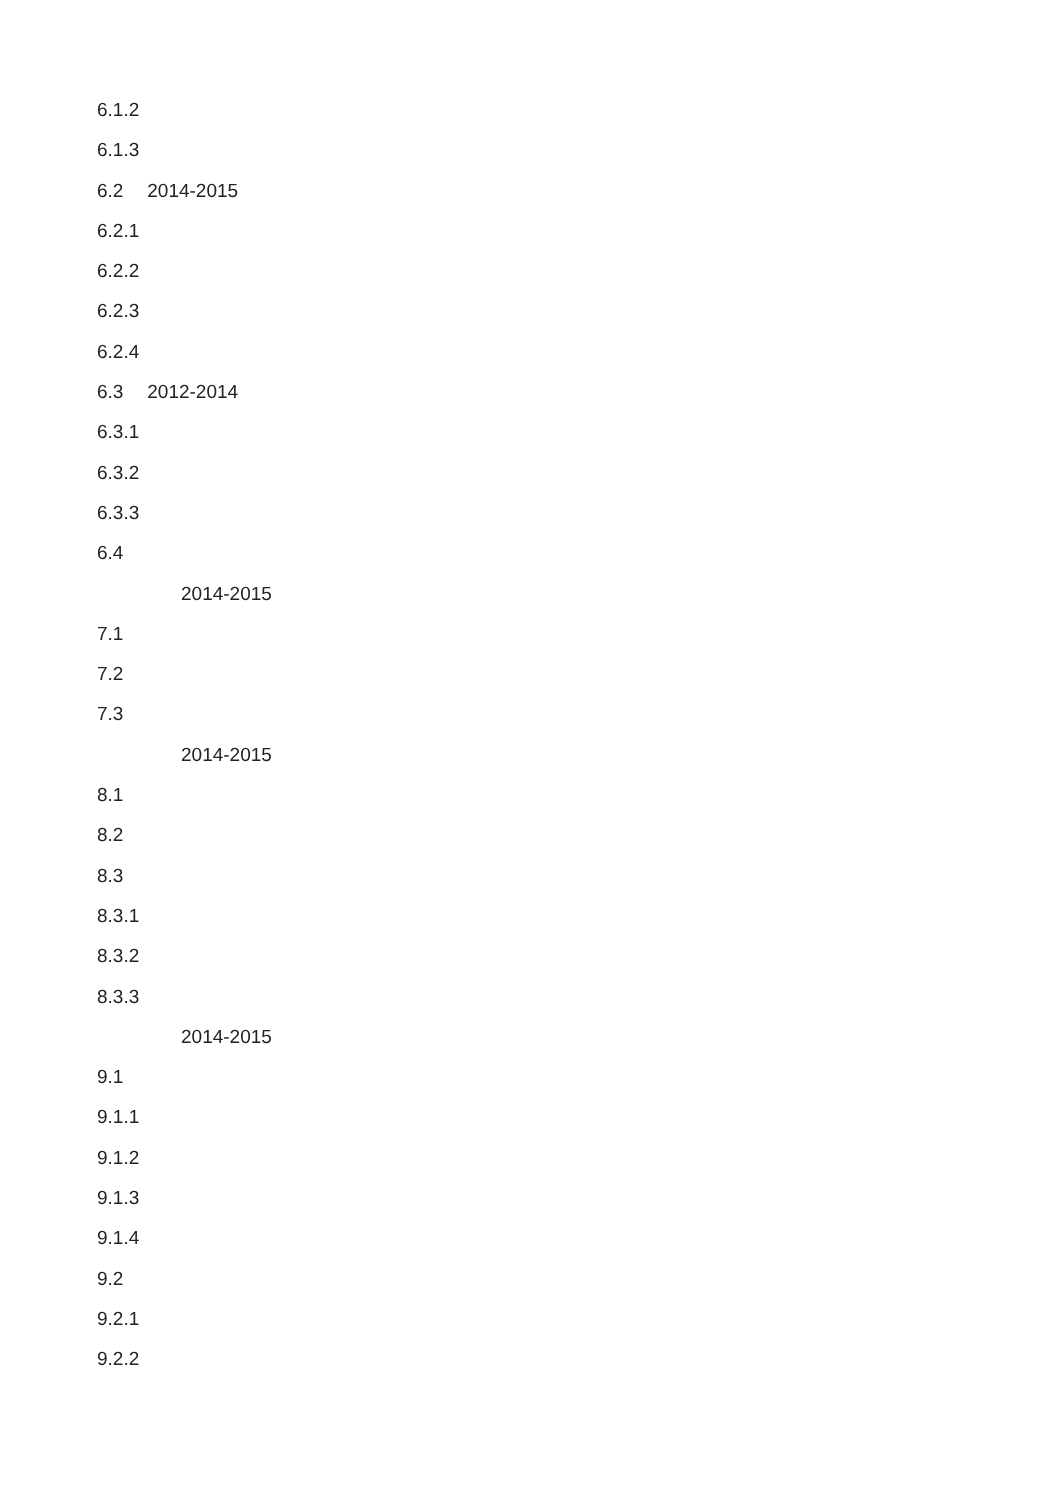6.1.2
6.1.3
6.2 2014-2015
6.2.1
6.2.2
6.2.3
6.2.4
6.3 2012-2014
6.3.1
6.3.2
6.3.3
6.4
2014-2015
7.1
7.2
7.3
2014-2015
8.1
8.2
8.3
8.3.1
8.3.2
8.3.3
2014-2015
9.1
9.1.1
9.1.2
9.1.3
9.1.4
9.2
9.2.1
9.2.2